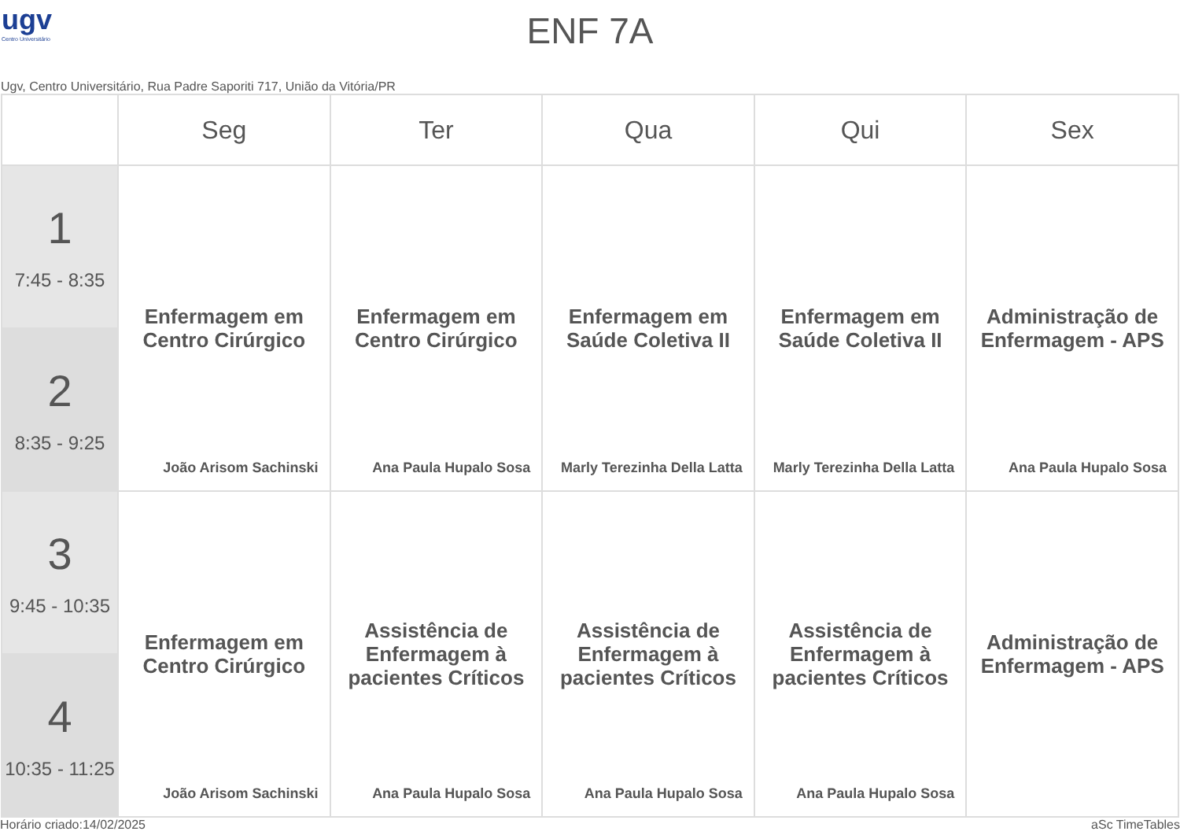ugv
Centro Universitário
ENF 7A
Ugv, Centro Universitário, Rua Padre Saporiti 717, União da Vitória/PR
| | Seg | Ter | Qua | Qui | Sex |
| --- | --- | --- | --- | --- | --- |
| 1 7:45 - 8:35 | Enfermagem em Centro Cirúrgico João Arisom Sachinski | Enfermagem em Centro Cirúrgico Ana Paula Hupalo Sosa | Enfermagem em Saúde Coletiva II Marly Terezinha Della Latta | Enfermagem em Saúde Coletiva II Marly Terezinha Della Latta | Administração de Enfermagem - APS Ana Paula Hupalo Sosa |
| 2 8:35 - 9:25 | | | | | |
| 3 9:45 - 10:35 | Enfermagem em Centro Cirúrgico João Arisom Sachinski | Assistência de Enfermagem à pacientes Críticos Ana Paula Hupalo Sosa | Assistência de Enfermagem à pacientes Críticos Ana Paula Hupalo Sosa | Assistência de Enfermagem à pacientes Críticos Ana Paula Hupalo Sosa | Administração de Enfermagem - APS |
| 4 10:35 - 11:25 | | | | | |
Horário criado:14/02/2025 aSc TimeTables